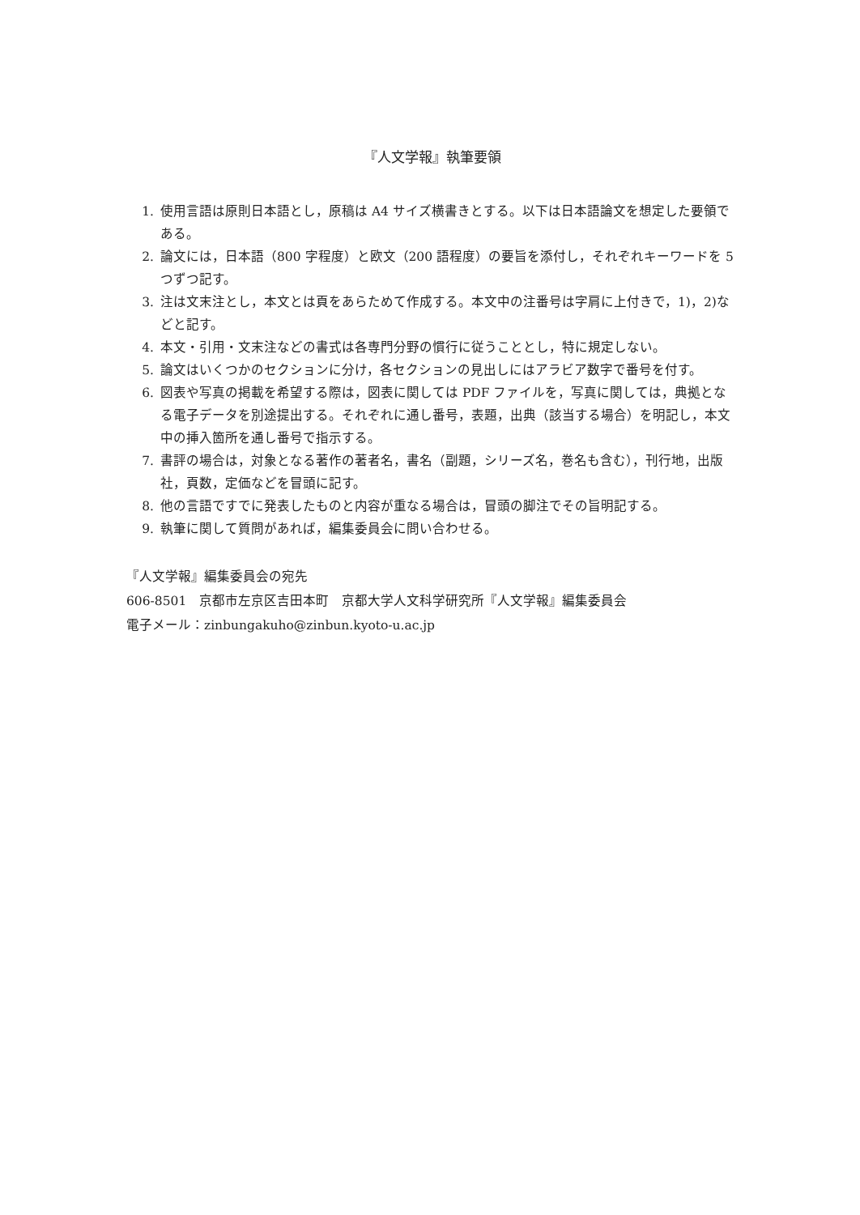『人文学報』執筆要領
1. 使用言語は原則日本語とし，原稿は A4 サイズ横書きとする。以下は日本語論文を想定した要領である。
2. 論文には，日本語（800 字程度）と欧文（200 語程度）の要旨を添付し，それぞれキーワードを 5 つずつ記す。
3. 注は文末注とし，本文とは頁をあらためて作成する。本文中の注番号は字肩に上付きで，1)，2)などと記す。
4. 本文・引用・文末注などの書式は各専門分野の慣行に従うこととし，特に規定しない。
5. 論文はいくつかのセクションに分け，各セクションの見出しにはアラビア数字で番号を付す。
6. 図表や写真の掲載を希望する際は，図表に関しては PDF ファイルを，写真に関しては，典拠となる電子データを別途提出する。それぞれに通し番号，表題，出典（該当する場合）を明記し，本文中の挿入箇所を通し番号で指示する。
7. 書評の場合は，対象となる著作の著者名，書名（副題，シリーズ名，巻名も含む），刊行地，出版社，頁数，定価などを冒頭に記す。
8. 他の言語ですでに発表したものと内容が重なる場合は，冒頭の脚注でその旨明記する。
9. 執筆に関して質問があれば，編集委員会に問い合わせる。
『人文学報』編集委員会の宛先
606-8501　京都市左京区吉田本町　京都大学人文科学研究所『人文学報』編集委員会
電子メール：zinbungakuho@zinbun.kyoto-u.ac.jp